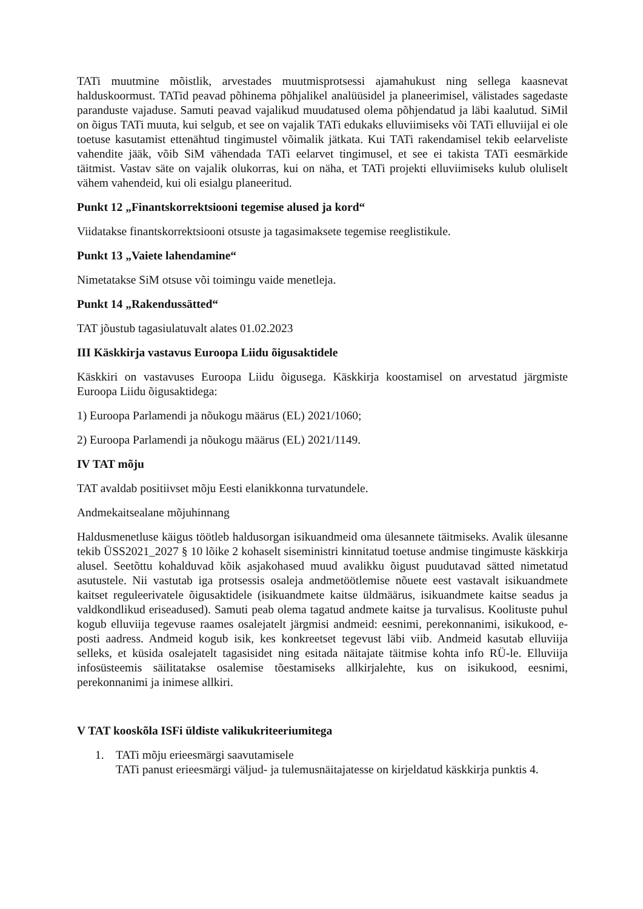TATi muutmine mõistlik, arvestades muutmisprotsessi ajamahukust ning sellega kaasnevat halduskoormust. TATid peavad põhinema põhjalikel analüüsidel ja planeerimisel, välistades sagedaste paranduste vajaduse. Samuti peavad vajalikud muudatused olema põhjendatud ja läbi kaalutud. SiMil on õigus TATi muuta, kui selgub, et see on vajalik TATi edukaks elluviimiseks või TATi elluviijal ei ole toetuse kasutamist ettenähtud tingimustel võimalik jätkata. Kui TATi rakendamisel tekib eelarveliste vahendite jääk, võib SiM vähendada TATi eelarvet tingimusel, et see ei takista TATi eesmärkide täitmist. Vastav säte on vajalik olukorras, kui on näha, et TATi projekti elluviimiseks kulub oluliselt vähem vahendeid, kui oli esialgu planeeritud.
Punkt 12 „Finantskorrektsiooni tegemise alused ja kord“
Viidatakse finantskorrektsiooni otsuste ja tagasimaksete tegemise reeglistikule.
Punkt 13 „Vaiete lahendamine“
Nimetatakse SiM otsuse või toimingu vaide menetleja.
Punkt 14 „Rakendussätted“
TAT jõustub tagasiulatuvalt alates 01.02.2023
III Käskkirja vastavus Euroopa Liidu õigusaktidele
Käskkiri on vastavuses Euroopa Liidu õigusega. Käskkirja koostamisel on arvestatud järgmiste Euroopa Liidu õigusaktidega:
1) Euroopa Parlamendi ja nõukogu määrus (EL) 2021/1060;
2) Euroopa Parlamendi ja nõukogu määrus (EL) 2021/1149.
IV TAT mõju
TAT avaldab positiivset mõju Eesti elanikkonna turvatundele.
Andmekaitsealane mõjuhinnang
Haldusmenetluse käigus töötleb haldusorgan isikuandmeid oma ülesannete täitmiseks. Avalik ülesanne tekib ÜSS2021_2027 § 10 lõike 2 kohaselt siseministri kinnitatud toetuse andmise tingimuste käskkirja alusel. Seetõttu kohalduvad kõik asjakohased muud avalikku õigust puudutavad sätted nimetatud asutustele. Nii vastutab iga protsessis osaleja andmetöötlemise nõuete eest vastavalt isikuandmete kaitset reguleerivatele õigusaktidele (isikuandmete kaitse üldmäärus, isikuandmete kaitse seadus ja valdkondlikud eriseadused). Samuti peab olema tagatud andmete kaitse ja turvalisus. Koolituste puhul kogub elluviija tegevuse raames osalejatelt järgmisi andmeid: eesnimi, perekonnanimi, isikukood, e-posti aadress. Andmeid kogub isik, kes konkreetset tegevust läbi viib. Andmeid kasutab elluviija selleks, et küsida osalejatelt tagasisidet ning esitada näitajate täitmise kohta info RÜ-le. Elluviija infosüsteemis säilitatakse osalemise tõestamiseks allkirjalehte, kus on isikukood, eesnimi, perekonnanimi ja inimese allkiri.
V TAT kooskõla ISFi üldiste valikukriteeriumitega
1. TATi mõju erieesmärgi saavutamisele
TATi panust erieesmärgi väljud- ja tulemusnäitajatesse on kirjeldatud käskkirja punktis 4.